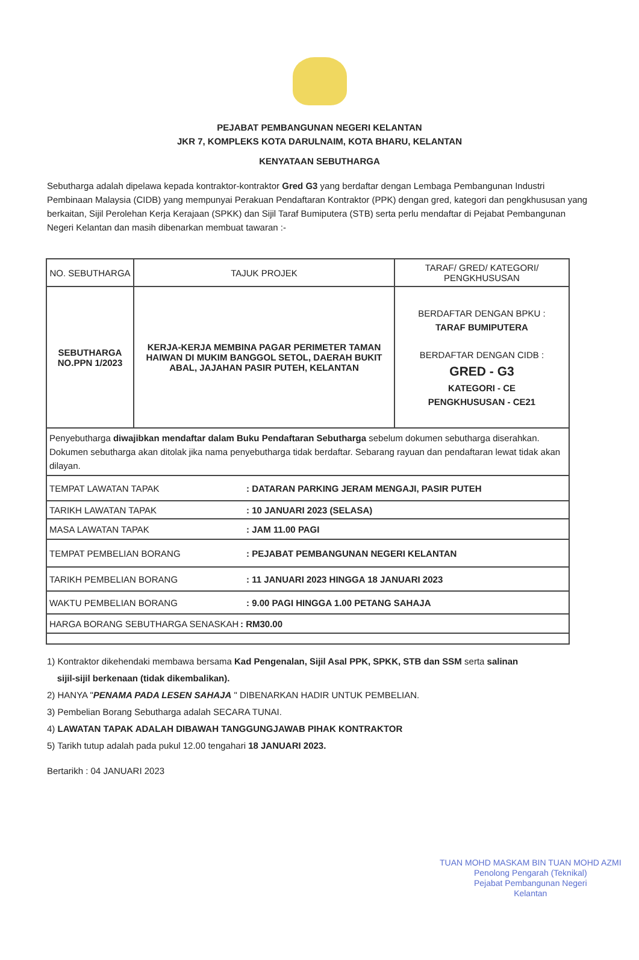PEJABAT PEMBANGUNAN NEGERI KELANTAN
JKR 7, KOMPLEKS KOTA DARULNAIM, KOTA BHARU, KELANTAN
KENYATAAN SEBUTHARGA
Sebutharga adalah dipelawa kepada kontraktor-kontraktor Gred G3 yang berdaftar dengan Lembaga Pembangunan Industri Pembinaan Malaysia (CIDB) yang mempunyai Perakuan Pendaftaran Kontraktor (PPK) dengan gred, kategori dan pengkhususan yang berkaitan, Sijil Perolehan Kerja Kerajaan (SPKK) dan Sijil Taraf Bumiputera (STB) serta perlu mendaftar di Pejabat Pembangunan Negeri Kelantan dan masih dibenarkan membuat tawaran :-
| NO. SEBUTHARGA | TAJUK PROJEK | TARAF/ GRED/ KATEGORI/ PENGKHUSUSAN |
| --- | --- | --- |
| SEBUTHARGA NO.PPN 1/2023 | KERJA-KERJA MEMBINA PAGAR PERIMETER TAMAN HAIWAN DI MUKIM BANGGOL SETOL, DAERAH BUKIT ABAL, JAJAHAN PASIR PUTEH, KELANTAN | BERDAFTAR DENGAN BPKU : TARAF BUMIPUTERA BERDAFTAR DENGAN CIDB : GRED - G3 KATEGORI - CE PENGKHUSUSAN - CE21 |
| Penyebutharga diwajibkan mendaftar dalam Buku Pendaftaran Sebutharga sebelum dokumen sebutharga diserahkan. Dokumen sebutharga akan ditolak jika nama penyebutharga tidak berdaftar. Sebarang rayuan dan pendaftaran lewat tidak akan dilayan. | | |
| TEMPAT LAWATAN TAPAK | | : DATARAN PARKING JERAM MENGAJI, PASIR PUTEH |
| TARIKH LAWATAN TAPAK | | : 10 JANUARI 2023 (SELASA) |
| MASA LAWATAN TAPAK | | : JAM 11.00 PAGI |
| TEMPAT PEMBELIAN BORANG | | : PEJABAT PEMBANGUNAN NEGERI KELANTAN |
| TARIKH PEMBELIAN BORANG | | : 11 JANUARI 2023 HINGGA 18 JANUARI 2023 |
| WAKTU PEMBELIAN BORANG | | : 9.00 PAGI HINGGA 1.00 PETANG SAHAJA |
| HARGA BORANG SEBUTHARGA SENASKAH | | : RM30.00 |
1) Kontraktor dikehendaki membawa bersama Kad Pengenalan, Sijil Asal PPK, SPKK, STB dan SSM serta salinan
sijil-sijil berkenaan (tidak dikembalikan).
2) HANYA "PENAMA PADA LESEN SAHAJA " DIBENARKAN HADIR UNTUK PEMBELIAN.
3) Pembelian Borang Sebutharga adalah SECARA TUNAI.
4) LAWATAN TAPAK ADALAH DIBAWAH TANGGUNGJAWAB PIHAK KONTRAKTOR
5) Tarikh tutup adalah pada pukul 12.00 tengahari 18 JANUARI 2023.
Bertarikh : 04 JANUARI 2023
TUAN MOHD MASKAM BIN TUAN MOHD AZMI
Penolong Pengarah (Teknikal)
Pejabat Pembangunan Negeri
Kelantan